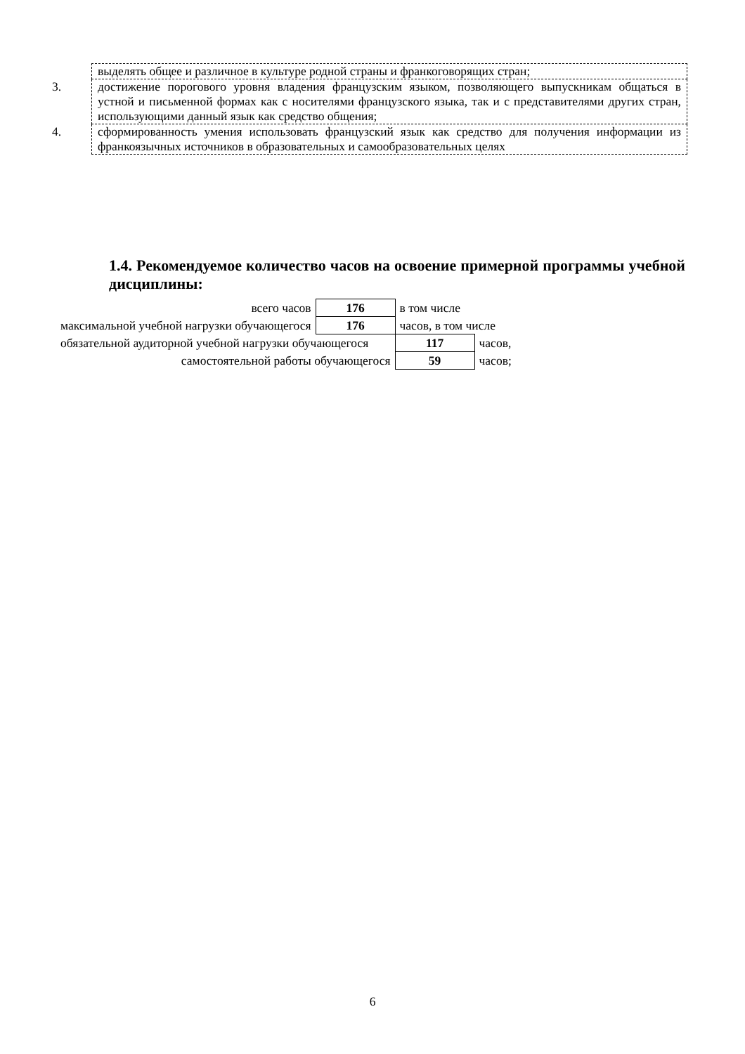| | выделять общее и различное в культуре родной страны и франкоговорящих стран; |
| 3. | достижение порогового уровня владения французским языком, позволяющего выпускникам общаться в устной и письменной формах как с носителями французского языка, так и с представителями других стран, использующими данный язык как средство общения; |
| 4. | сформированность умения использовать французский язык как средство для получения информации из франкоязычных источников в образовательных и самообразовательных целях |
1.4. Рекомендуемое количество часов на освоение примерной программы учебной дисциплины:
| всего часов | 176 | в том числе | |
| максимальной учебной нагрузки обучающегося | 176 | часов, в том числе | |
| обязательной аудиторной учебной нагрузки обучающегося | | 117 | часов, |
| самостоятельной работы обучающегося | | 59 | часов; |
6